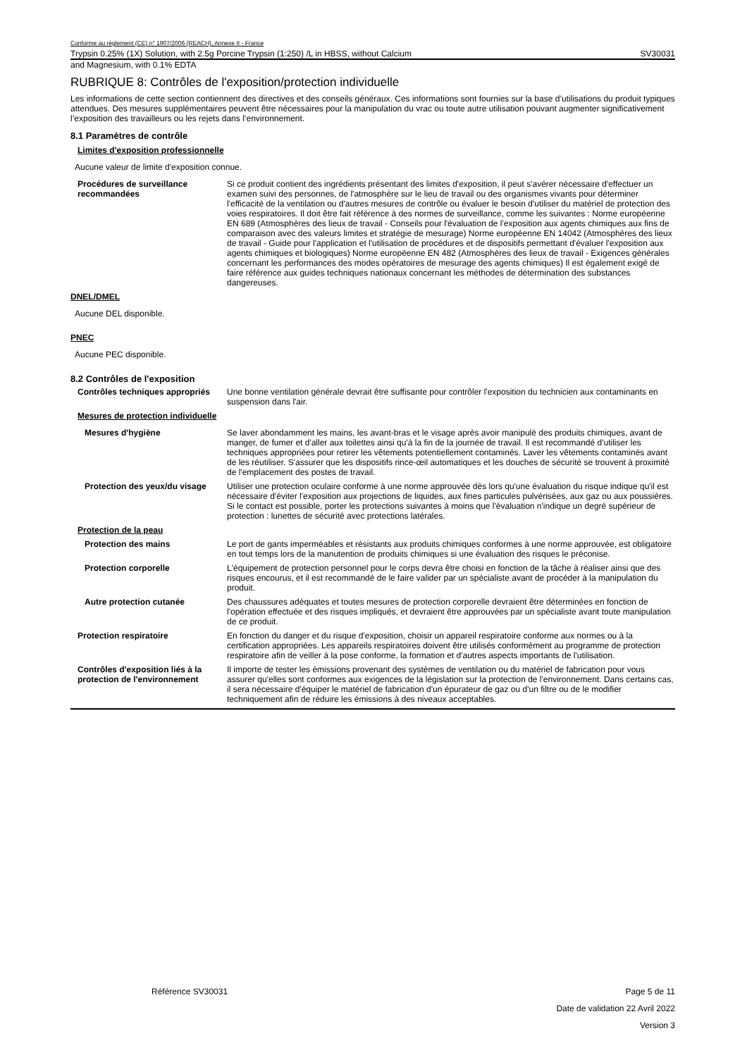Conforme au règlement (CE) n° 1907/2006 (REACH), Annexe II - France
Trypsin 0.25% (1X) Solution, with 2.5g Porcine Trypsin (1:250) /L in HBSS, without Calcium SV30031
and Magnesium, with 0.1% EDTA
RUBRIQUE 8: Contrôles de l'exposition/protection individuelle
Les informations de cette section contiennent des directives et des conseils généraux. Ces informations sont fournies sur la base d’utilisations du produit typiques attendues. Des mesures supplémentaires peuvent être nécessaires pour la manipulation du vrac ou toute autre utilisation pouvant augmenter significativement l’exposition des travailleurs ou les rejets dans l’environnement.
8.1 Paramètres de contrôle
Limites d'exposition professionnelle
Aucune valeur de limite d'exposition connue.
Procédures de surveillance recommandées
Si ce produit contient des ingrédients présentant des limites d'exposition, il peut s'avérer nécessaire d'effectuer un examen suivi des personnes, de l'atmosphère sur le lieu de travail ou des organismes vivants pour déterminer l'efficacité de la ventilation ou d'autres mesures de contrôle ou évaluer le besoin d'utiliser du matériel de protection des voies respiratoires. Il doit être fait référence à des normes de surveillance, comme les suivantes : Norme européenne EN 689 (Atmosphères des lieux de travail - Conseils pour l'évaluation de l'exposition aux agents chimiques aux fins de comparaison avec des valeurs limites et stratégie de mesurage) Norme européenne EN 14042 (Atmosphères des lieux de travail - Guide pour l'application et l'utilisation de procédures et de dispositifs permettant d'évaluer l'exposition aux agents chimiques et biologiques) Norme européenne EN 482 (Atmosphères des lieux de travail - Exigences générales concernant les performances des modes opératoires de mesurage des agents chimiques) Il est également exigé de faire référence aux guides techniques nationaux concernant les méthodes de détermination des substances dangereuses.
DNEL/DMEL
Aucune DEL disponible.
PNEC
Aucune PEC disponible.
8.2 Contrôles de l'exposition
Contrôles techniques appropriés
Une bonne ventilation générale devrait être suffisante pour contrôler l'exposition du technicien aux contaminants en suspension dans l'air.
Mesures de protection individuelle
Mesures d'hygiène Se laver abondamment les mains, les avant-bras et le visage après avoir manipulé des produits chimiques, avant de manger, de fumer et d'aller aux toilettes ainsi qu'à la fin de la journée de travail. Il est recommandé d'utiliser les techniques appropriées pour retirer les vêtements potentiellement contaminés. Laver les vêtements contaminés avant de les réutiliser. S'assurer que les dispositifs rince-œil automatiques et les douches de sécurité se trouvent à proximité de l'emplacement des postes de travail.
Protection des yeux/du visage
Utiliser une protection oculaire conforme à une norme approuvée dès lors qu'une évaluation du risque indique qu'il est nécessaire d'éviter l'exposition aux projections de liquides, aux fines particules pulvérisées, aux gaz ou aux poussières. Si le contact est possible, porter les protections suivantes à moins que l'évaluation n'indique un degré supérieur de protection : lunettes de sécurité avec protections latérales.
Protection de la peau
Protection des mains Le port de gants imperméables et résistants aux produits chimiques conformes à une norme approuvée, est obligatoire en tout temps lors de la manutention de produits chimiques si une évaluation des risques le préconise.
Protection corporelle L'équipement de protection personnel pour le corps devra être choisi en fonction de la tâche à réaliser ainsi que des risques encourus, et il est recommandé de le faire valider par un spécialiste avant de procéder à la manipulation du produit.
Autre protection cutanée Des chaussures adéquates et toutes mesures de protection corporelle devraient être déterminées en fonction de l'opération effectuée et des risques impliqués, et devraient être approuvées par un spécialiste avant toute manipulation de ce produit.
Protection respiratoire En fonction du danger et du risque d'exposition, choisir un appareil respiratoire conforme aux normes ou à la certification appropriées. Les appareils respiratoires doivent être utilisés conformément au programme de protection respiratoire afin de veiller à la pose conforme, la formation et d'autres aspects importants de l'utilisation.
Contrôles d'exposition liés à la protection de l'environnement
Il importe de tester les émissions provenant des systèmes de ventilation ou du matériel de fabrication pour vous assurer qu'elles sont conformes aux exigences de la législation sur la protection de l'environnement. Dans certains cas, il sera nécessaire d'équiper le matériel de fabrication d'un épurateur de gaz ou d'un filtre ou de le modifier techniquement afin de réduire les émissions à des niveaux acceptables.
Référence SV30031 Page 5 de 11
Date de validation 22 Avril 2022
Version 3